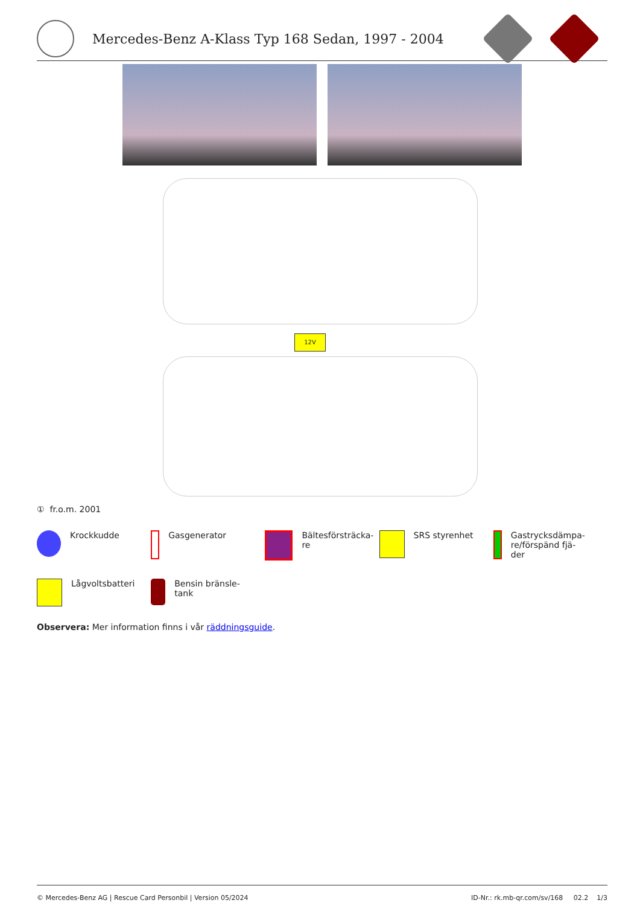Mercedes-Benz A-Klass Typ 168 Sedan, 1997 - 2004
12V
① fr.o.m. 2001
Krockkudde
Gasgenerator
Bältesförsträcka-
re
SRS styrenhet
Gastrycksdämpa-
re/förspänd fjä-
der
Lågvoltsbatteri
Bensin bränsle-
tank
Observera: Mer information finns i vår räddningsguide.
© Mercedes-Benz AG | Rescue Card Personbil | Version 05/2024 ID-Nr.: rk.mb-qr.com/sv/168 02.2 1/3